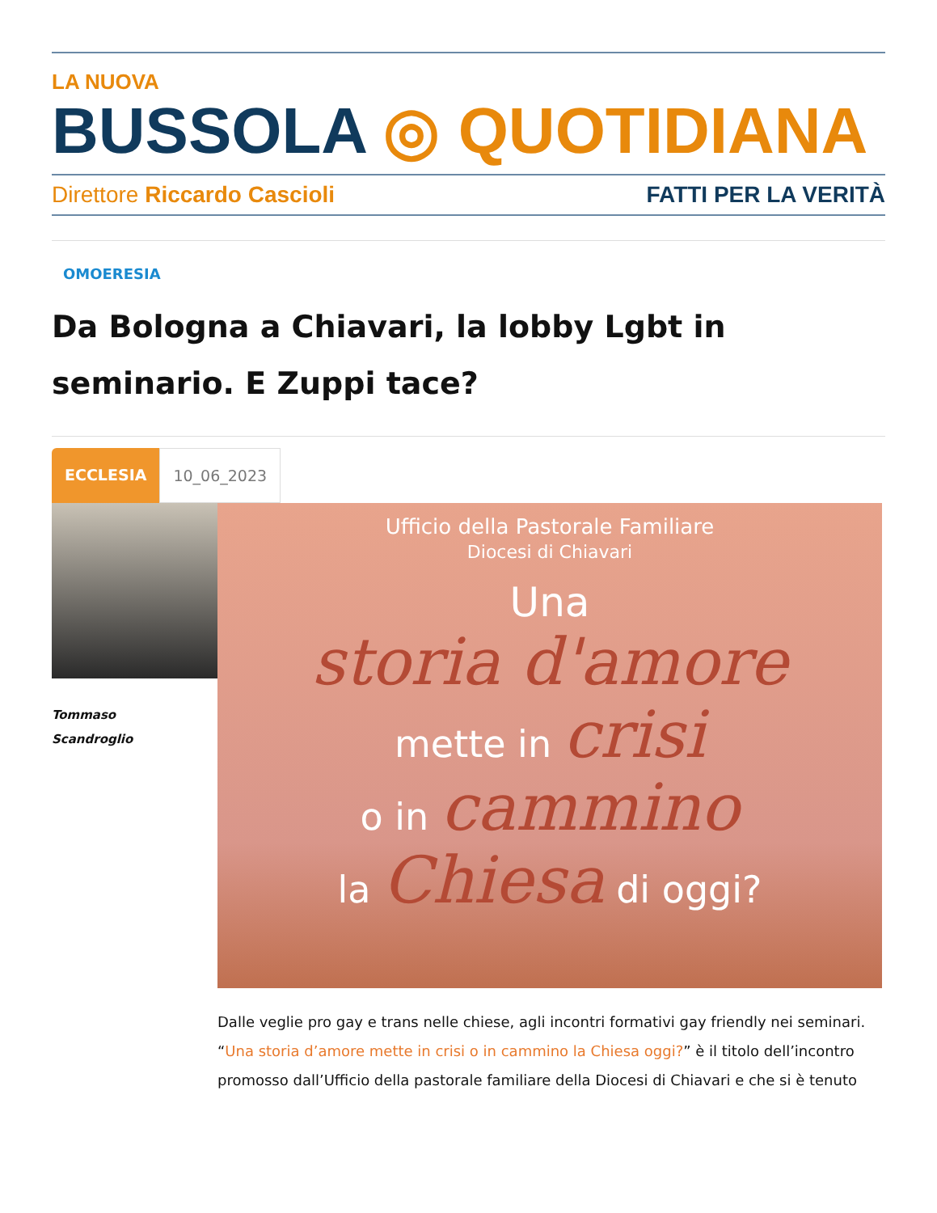LA NUOVA
BUSSOLA ◎ QUOTIDIANA
Direttore Riccardo Cascioli FATTI PER LA VERITÀ
OMOERESIA
Da Bologna a Chiavari, la lobby Lgbt in seminario. E Zuppi tace?
ECCLESIA 10_06_2023
Tommaso
Scandroglio
Ufficio della Pastorale Familiare
Diocesi di Chiavari
Una
storia d'amore
mette in crisi
o in cammino
la Chiesa di oggi?
Dalle veglie pro gay e trans nelle chiese, agli incontri formativi gay friendly nei seminari. “Una storia d’amore mette in crisi o in cammino la Chiesa oggi?” è il titolo dell’incontro promosso dall’Ufficio della pastorale familiare della Diocesi di Chiavari e che si è tenuto